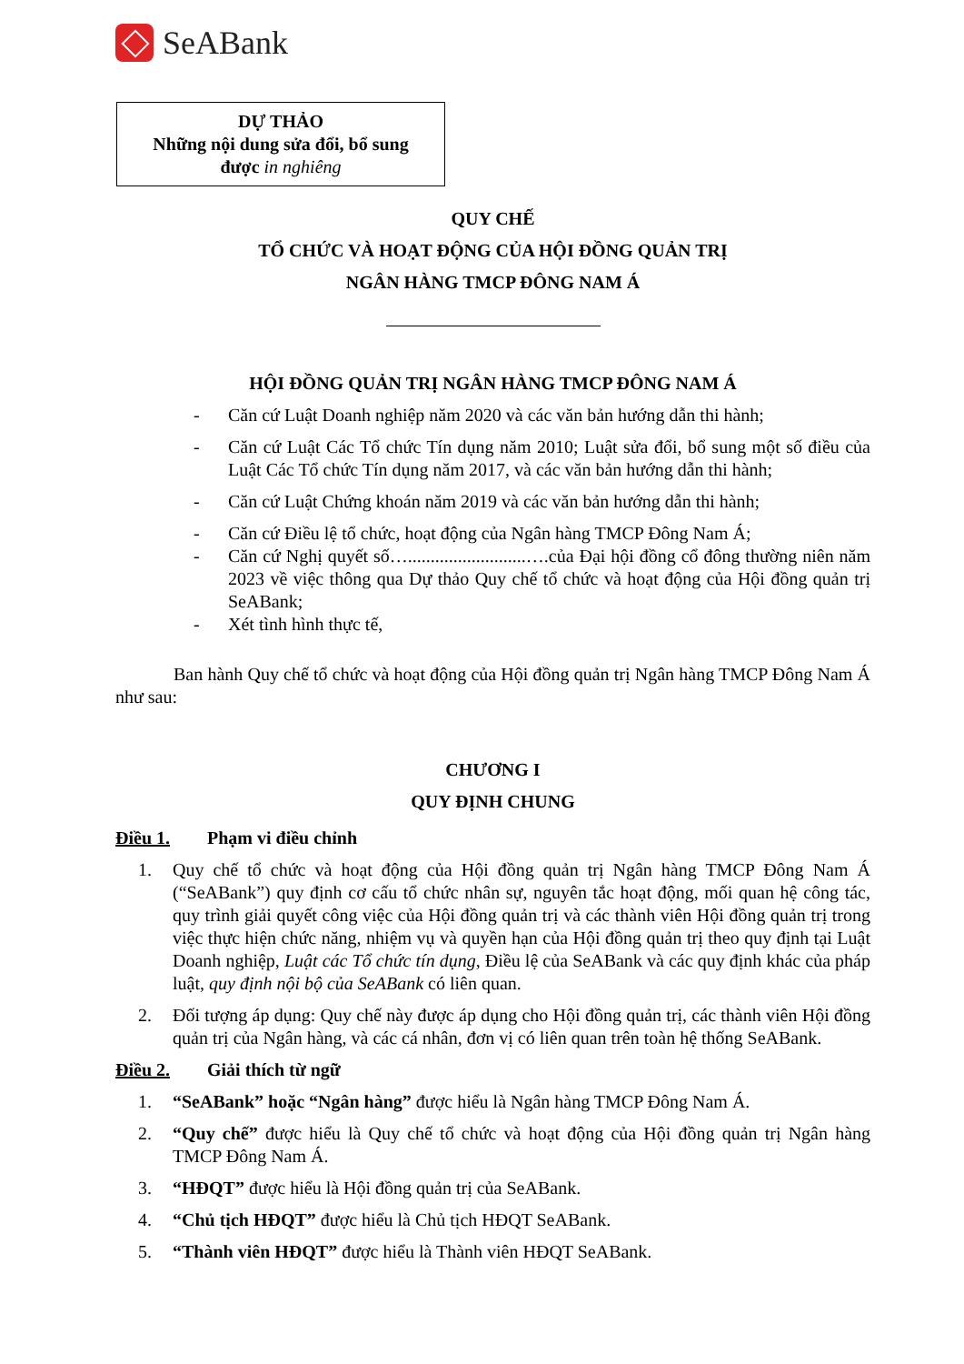SeABank
DỰ THẢO
Những nội dung sửa đổi, bổ sung
được in nghiêng
QUY CHẾ
TỔ CHỨC VÀ HOẠT ĐỘNG CỦA HỘI ĐỒNG QUẢN TRỊ
NGÂN HÀNG TMCP ĐÔNG NAM Á
HỘI ĐỒNG QUẢN TRỊ NGÂN HÀNG TMCP ĐÔNG NAM Á
- Căn cứ Luật Doanh nghiệp năm 2020 và các văn bản hướng dẫn thi hành;
- Căn cứ Luật Các Tổ chức Tín dụng năm 2010; Luật sửa đổi, bổ sung một số điều của Luật Các Tổ chức Tín dụng năm 2017, và các văn bản hướng dẫn thi hành;
- Căn cứ Luật Chứng khoán năm 2019 và các văn bản hướng dẫn thi hành;
- Căn cứ Điều lệ tổ chức, hoạt động của Ngân hàng TMCP Đông Nam Á;
- Căn cứ Nghị quyết số…..........................….của Đại hội đồng cổ đông thường niên năm 2023 về việc thông qua Dự thảo Quy chế tổ chức và hoạt động của Hội đồng quản trị SeABank;
- Xét tình hình thực tế,
Ban hành Quy chế tổ chức và hoạt động của Hội đồng quản trị Ngân hàng TMCP Đông Nam Á như sau:
CHƯƠNG I
QUY ĐỊNH CHUNG
Điều 1. Phạm vi điều chỉnh
1. Quy chế tổ chức và hoạt động của Hội đồng quản trị Ngân hàng TMCP Đông Nam Á (“SeABank”) quy định cơ cấu tổ chức nhân sự, nguyên tắc hoạt động, mối quan hệ công tác, quy trình giải quyết công việc của Hội đồng quản trị và các thành viên Hội đồng quản trị trong việc thực hiện chức năng, nhiệm vụ và quyền hạn của Hội đồng quản trị theo quy định tại Luật Doanh nghiệp, Luật các Tổ chức tín dụng, Điều lệ của SeABank và các quy định khác của pháp luật, quy định nội bộ của SeABank có liên quan.
2. Đối tượng áp dụng: Quy chế này được áp dụng cho Hội đồng quản trị, các thành viên Hội đồng quản trị của Ngân hàng, và các cá nhân, đơn vị có liên quan trên toàn hệ thống SeABank.
Điều 2. Giải thích từ ngữ
1. “SeABank” hoặc “Ngân hàng” được hiểu là Ngân hàng TMCP Đông Nam Á.
2. “Quy chế” được hiểu là Quy chế tổ chức và hoạt động của Hội đồng quản trị Ngân hàng TMCP Đông Nam Á.
3. “HĐQT” được hiểu là Hội đồng quản trị của SeABank.
4. “Chủ tịch HĐQT” được hiểu là Chủ tịch HĐQT SeABank.
5. “Thành viên HĐQT” được hiểu là Thành viên HĐQT SeABank.